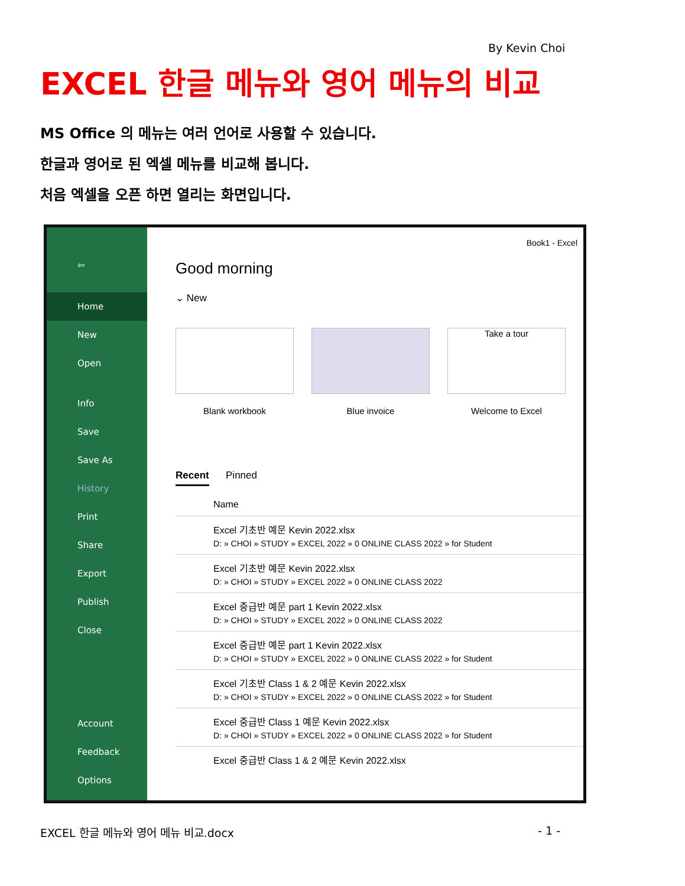By Kevin Choi
EXCEL 한글 메뉴와 영어 메뉴의 비교
MS Office 의 메뉴는 여러 언어로 사용할 수 있습니다.
한글과 영어로 된 엑셀 메뉴를 비교해 봅니다.
처음 엑셀을 오픈 하면 열리는 화면입니다.
⇦
Home
New
Open
Info
Save
Save As
History
Print
Share
Export
Publish
Close
Account
Feedback
Options
Book1 - Excel
Good morning
⌄ New
Blank workbook Blue invoice
Take a tour
Welcome to Excel
Recent Pinned
Name
Excel 기초반 예문 Kevin 2022.xlsx
D: » CHOI » STUDY » EXCEL 2022 » 0 ONLINE CLASS 2022 » for Student
Excel 기초반 예문 Kevin 2022.xlsx
D: » CHOI » STUDY » EXCEL 2022 » 0 ONLINE CLASS 2022
Excel 중급반 예문 part 1 Kevin 2022.xlsx
D: » CHOI » STUDY » EXCEL 2022 » 0 ONLINE CLASS 2022
Excel 중급반 예문 part 1 Kevin 2022.xlsx
D: » CHOI » STUDY » EXCEL 2022 » 0 ONLINE CLASS 2022 » for Student
Excel 기초반 Class 1 & 2 예문 Kevin 2022.xlsx
D: » CHOI » STUDY » EXCEL 2022 » 0 ONLINE CLASS 2022 » for Student
Excel 중급반 Class 1 예문 Kevin 2022.xlsx
D: » CHOI » STUDY » EXCEL 2022 » 0 ONLINE CLASS 2022 » for Student
Excel 중급반 Class 1 & 2 예문 Kevin 2022.xlsx
EXCEL 한글 메뉴와 영어 메뉴 비교.docx - 1 -